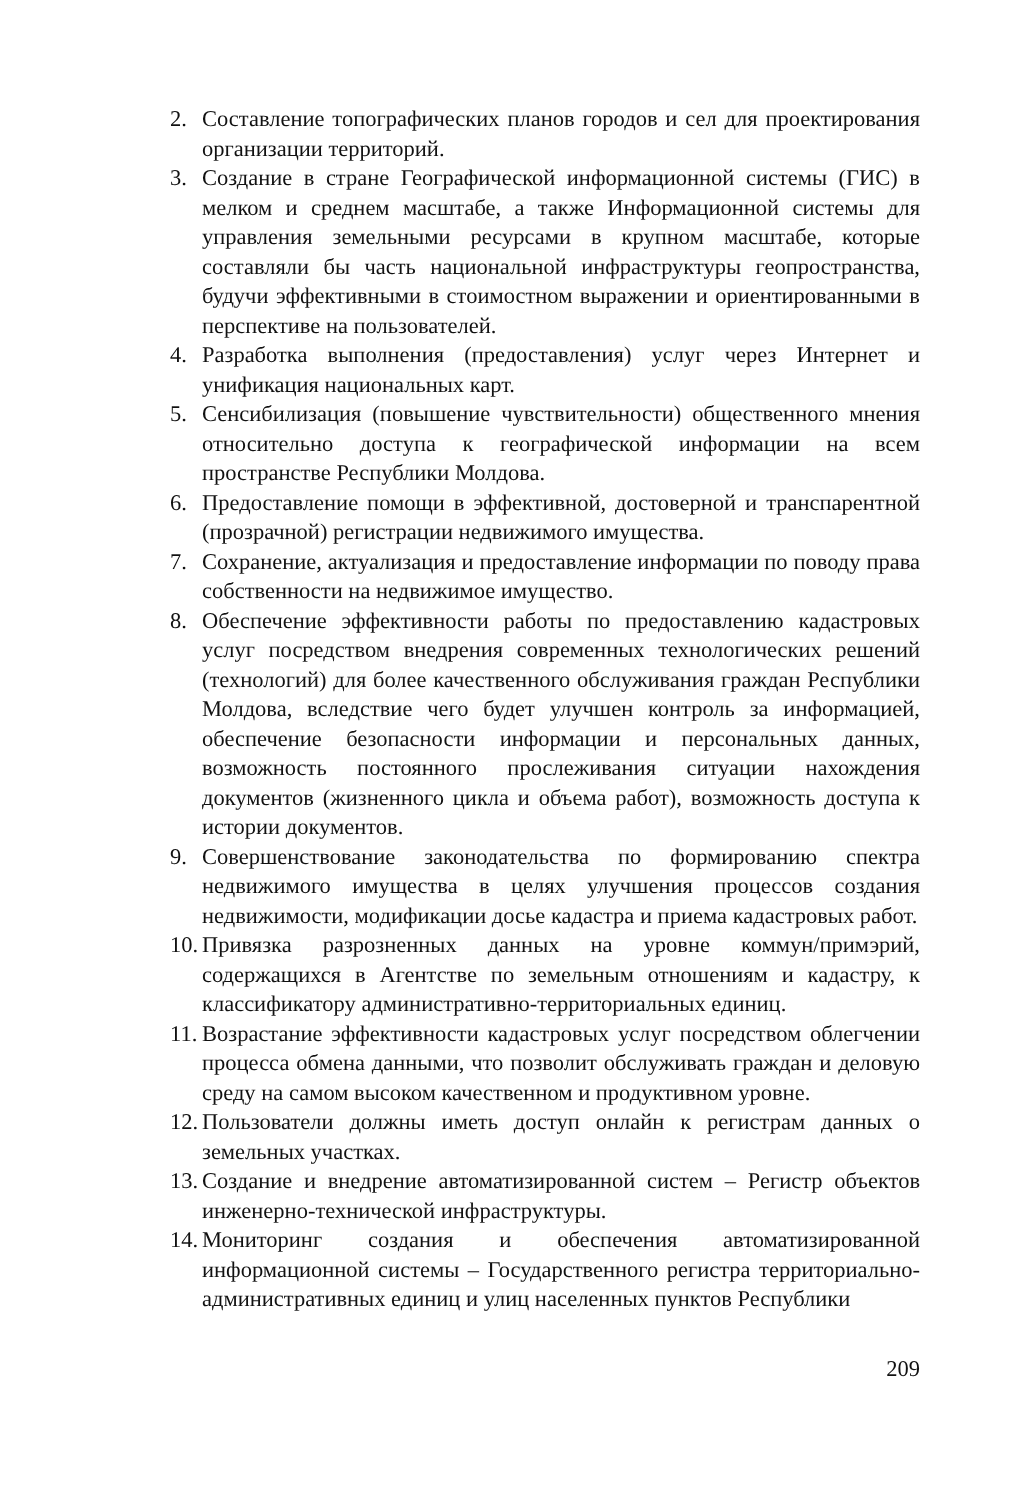2. Составление топографических планов городов и сел для проектирования организации территорий.
3. Создание в стране Географической информационной системы (ГИС) в мелком и среднем масштабе, а также Информационной системы для управления земельными ресурсами в крупном масштабе, которые составляли бы часть национальной инфраструктуры геопространства, будучи эффективными в стоимостном выражении и ориентированными в перспективе на пользователей.
4. Разработка выполнения (предоставления) услуг через Интернет и унификация национальных карт.
5. Сенсибилизация (повышение чувствительности) общественного мнения относительно доступа к географической информации на всем пространстве Республики Молдова.
6. Предоставление помощи в эффективной, достоверной и транспарентной (прозрачной) регистрации недвижимого имущества.
7. Сохранение, актуализация и предоставление информации по поводу права собственности на недвижимое имущество.
8. Обеспечение эффективности работы по предоставлению кадастровых услуг посредством внедрения современных технологических решений (технологий) для более качественного обслуживания граждан Республики Молдова, вследствие чего будет улучшен контроль за информацией, обеспечение безопасности информации и персональных данных, возможность постоянного прослеживания ситуации нахождения документов (жизненного цикла и объема работ), возможность доступа к истории документов.
9. Совершенствование законодательства по формированию спектра недвижимого имущества в целях улучшения процессов создания недвижимости, модификации досье кадастра и приема кадастровых работ.
10. Привязка разрозненных данных на уровне коммун/примэрий, содержащихся в Агентстве по земельным отношениям и кадастру, к классификатору административно-территориальных единиц.
11. Возрастание эффективности кадастровых услуг посредством облегчении процесса обмена данными, что позволит обслуживать граждан и деловую среду на самом высоком качественном и продуктивном уровне.
12. Пользователи должны иметь доступ онлайн к регистрам данных о земельных участках.
13. Создание и внедрение автоматизированной систем – Регистр объектов инженерно-технической инфраструктуры.
14. Мониторинг создания и обеспечения автоматизированной информационной системы – Государственного регистра территориально-административных единиц и улиц населенных пунктов Республики
209